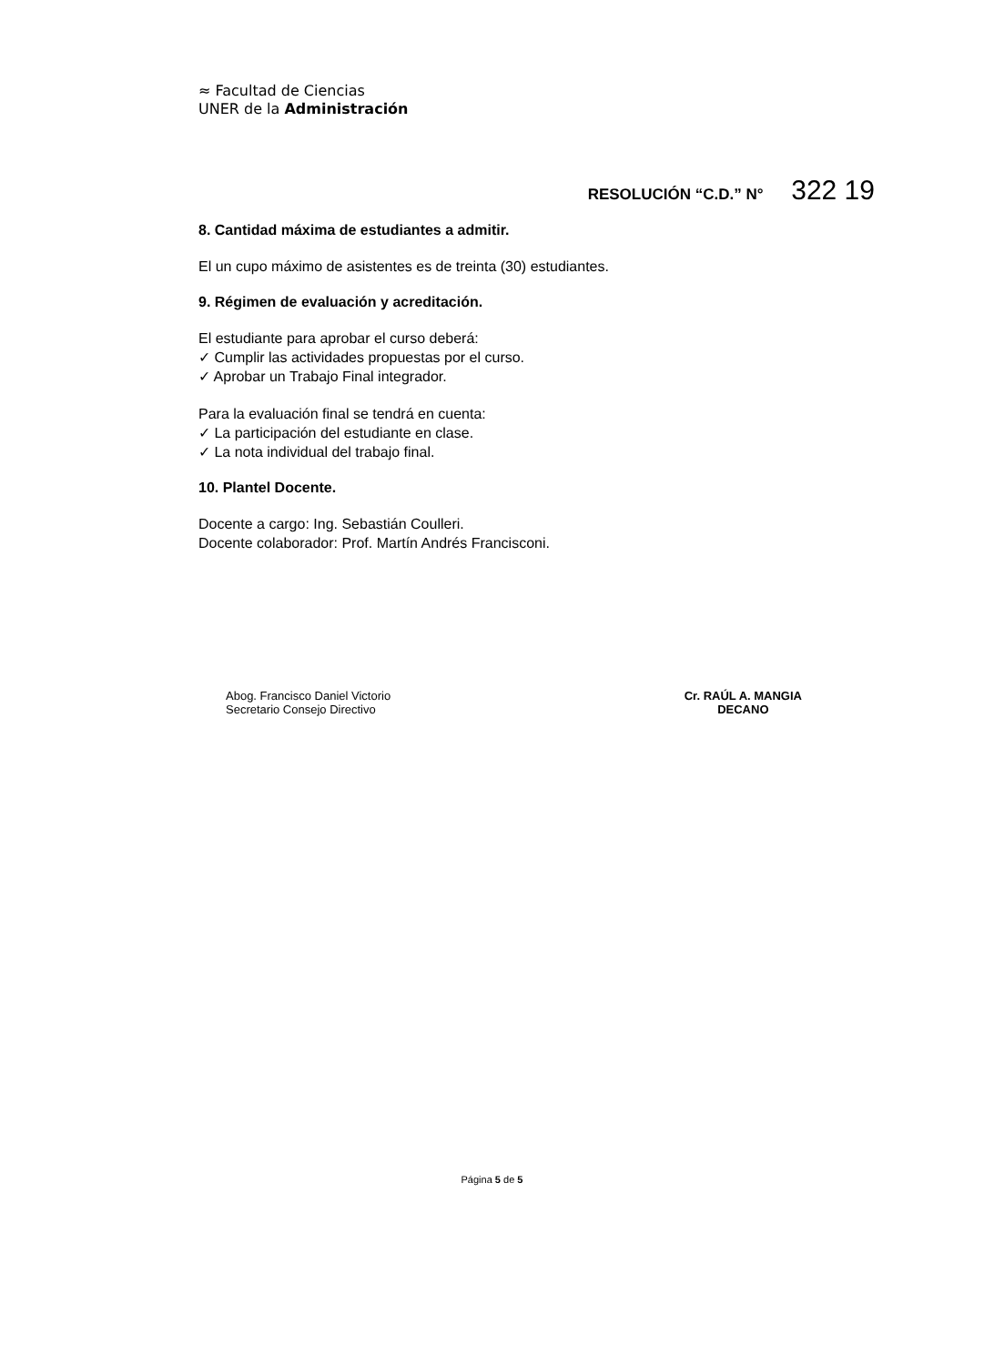≈ Facultad de Ciencias
UNER de la Administración
RESOLUCIÓN “C.D.” N° 322 19
8. Cantidad máxima de estudiantes a admitir.
El un cupo máximo de asistentes es de treinta (30) estudiantes.
9. Régimen de evaluación y acreditación.
El estudiante para aprobar el curso deberá:
✓ Cumplir las actividades propuestas por el curso.
✓ Aprobar un Trabajo Final integrador.
Para la evaluación final se tendrá en cuenta:
✓ La participación del estudiante en clase.
✓ La nota individual del trabajo final.
10. Plantel Docente.
Docente a cargo: Ing. Sebastián Coulleri.
Docente colaborador: Prof. Martín Andrés Francisconi.
Abog. Francisco Daniel Victorio
Secretario Consejo Directivo
Cr. RAÚL A. MANGIA
DECANO
Página 5 de 5